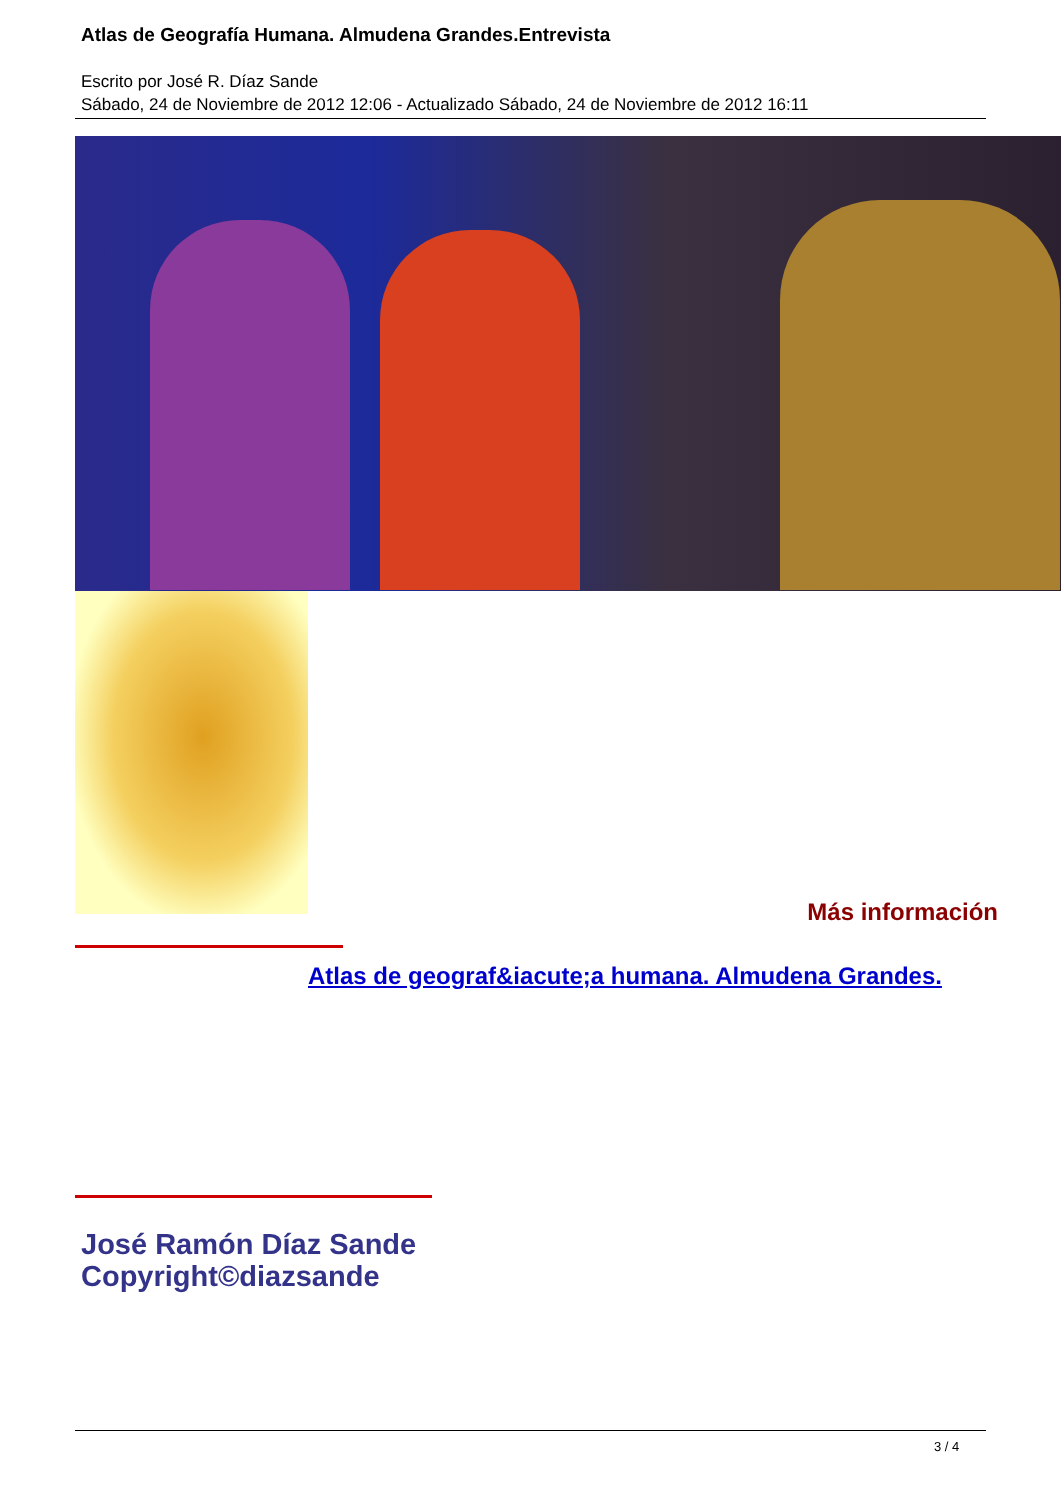Atlas de Geografía Humana. Almudena Grandes.Entrevista
Escrito por José R. Díaz Sande
Sábado, 24 de Noviembre de 2012 12:06 - Actualizado Sábado, 24 de Noviembre de 2012 16:11
Más información
Atlas de geograf&iacute;a humana. Almudena Grandes.
José Ramón Díaz Sande
Copyright©diazsande
3 / 4